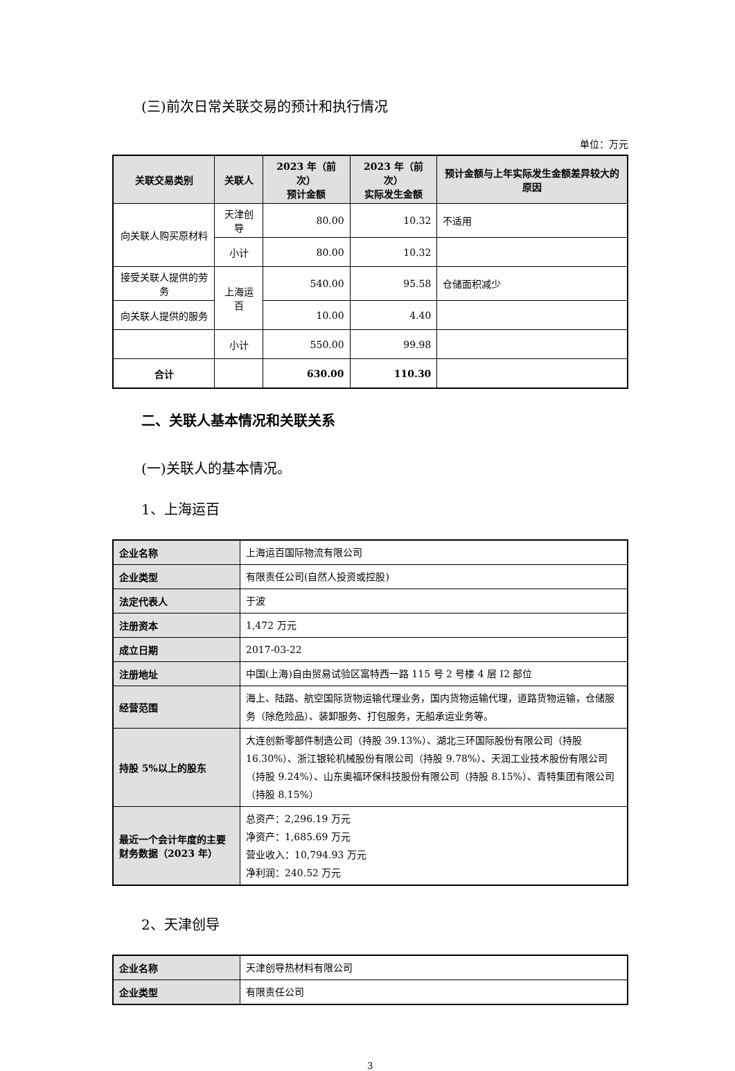(三)前次日常关联交易的预计和执行情况
单位：万元
| 关联交易类别 | 关联人 | 2023 年（前次） 预计金额 | 2023 年（前次） 实际发生金额 | 预计金额与上年实际发生金额差异较大的原因 |
| --- | --- | --- | --- | --- |
| 向关联人购买原材料 | 天津创导 | 80.00 | 10.32 | 不适用 |
| | 小计 | 80.00 | 10.32 | |
| 接受关联人提供的劳务 | 上海运百 | 540.00 | 95.58 | 仓储面积减少 |
| 向关联人提供的服务 | | 10.00 | 4.40 | |
| | 小计 | 550.00 | 99.98 | |
| 合计 | | 630.00 | 110.30 | |
二、关联人基本情况和关联关系
(一)关联人的基本情况。
1、上海运百
| 企业名称 | 上海运百国际物流有限公司 |
| 企业类型 | 有限责任公司(自然人投资或控股) |
| 法定代表人 | 于波 |
| 注册资本 | 1,472 万元 |
| 成立日期 | 2017-03-22 |
| 注册地址 | 中国(上海)自由贸易试验区富特西一路 115 号 2 号楼 4 层 I2 部位 |
| 经营范围 | 海上、陆路、航空国际货物运输代理业务，国内货物运输代理，道路货物运输，仓储服务（除危险品）、装卸服务、打包服务，无船承运业务等。 |
| 持股 5%以上的股东 | 大连创新零部件制造公司（持股 39.13%）、湖北三环国际股份有限公司（持股 16.30%）、浙江银轮机械股份有限公司（持股 9.78%）、天润工业技术股份有限公司（持股 9.24%）、山东奥福环保科技股份有限公司（持股 8.15%）、青特集团有限公司（持股 8.15%） |
| 最近一个会计年度的主要财务数据（2023 年） | 总资产：2,296.19 万元 净资产：1,685.69 万元 营业收入：10,794.93 万元 净利润：240.52 万元 |
2、天津创导
| 企业名称 | 天津创导热材料有限公司 |
| 企业类型 | 有限责任公司 |
3